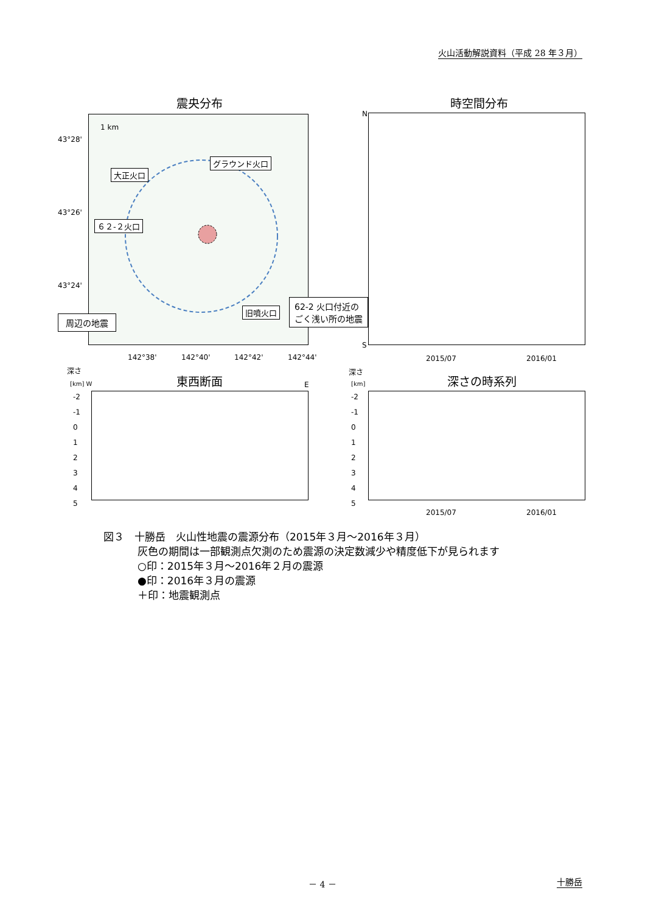火山活動解説資料（平成 28 年３月）
震央分布 時空間分布
43°28'
43°26'
43°24'
1 km
大正火口
グラウンド火口
６２-２火口
旧噴火口
周辺の地震
62-2 火口付近の
ごく浅い所の地震
142°38' 142°40' 142°42' 142°44'
N
S
2015/07 2016/01
深さ
[km] W E
東西断面
深さ
[km] 深さの時系列
-2
-1
0
1
2
3
4
5
-2
-1
0
1
2
3
4
5
2015/07 2016/01
図３　十勝岳　火山性地震の震源分布（2015年３月～2016年３月）
灰色の期間は一部観測点欠測のため震源の決定数減少や精度低下が見られます
○印：2015年３月～2016年２月の震源
●印：2016年３月の震源
＋印：地震観測点
－ 4 － 十勝岳